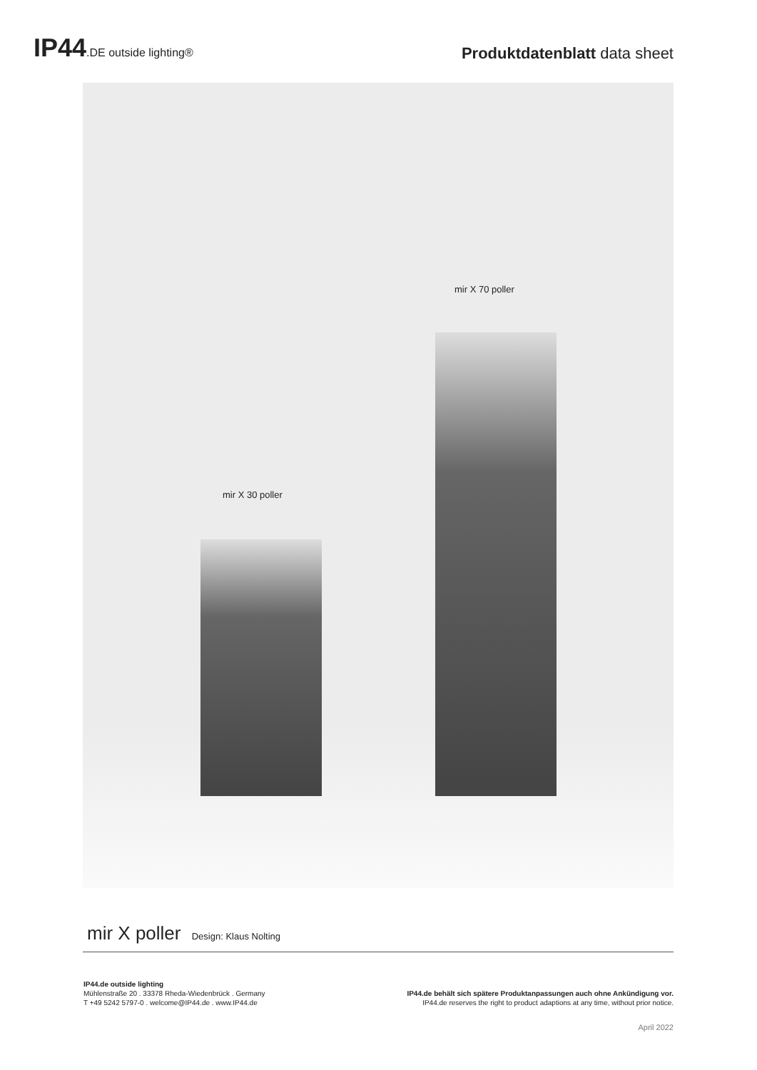IP44.DE outside lighting®
Produktdatenblatt data sheet
mir X 70 poller
mir X 30 poller
mir X poller Design: Klaus Nolting
IP44.de outside lighting
Mühlenstraße 20 . 33378 Rheda-Wiedenbrück . Germany
T +49 5242 5797-0 . welcome@IP44.de . www.IP44.de
IP44.de behält sich spätere Produktanpassungen auch ohne Ankündigung vor.
IP44.de reserves the right to product adaptions at any time, without prior notice.
April 2022